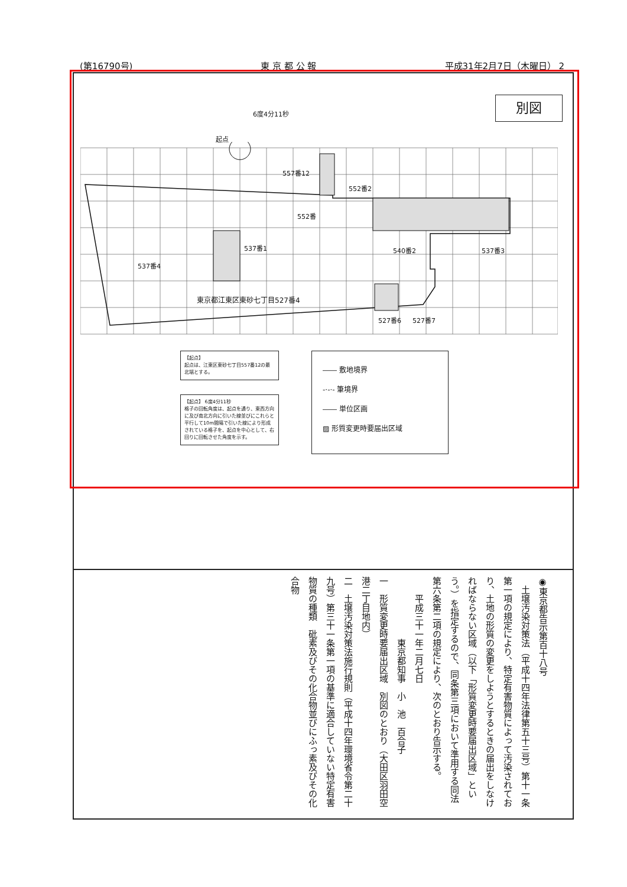(第16790号) 東 京 都 公 報 平成31年2月7日（木曜日） 2
別図
6度4分11秒
起点
557番12
552番2
552番
537番1 540番2 537番3
537番4
東京都江東区東砂七丁目527番4
527番6 527番7
【起点】
起点は、江東区東砂七丁目557番12の最北端とする。
【起点】 6度4分11秒
格子の回転角度は、起点を通り、東西方向に及び南北方向に引いた線並びにこれらと平行して10m間隔で引いた線により形成されている格子を、起点を中心として、右回りに回転させた角度を示す。
―― 敷地境界
-·-·- 筆境界
―― 単位区画
▨ 形質変更時要届出区域
◉東京都告示第百十八号
　土壌汚染対策法（平成十四年法律第五十三号）第十一条第一項の規定により、特定有害物質によって汚染されており、土地の形質の変更をしようとするときの届出をしなければならない区域（以下「形質変更時要届出区域」という。）を指定するので、同条第三項において準用する同法第六条第二項の規定により、次のとおり告示する。
　　平成三十一年二月七日
　　　　　　　東京都知事　小　池　百合子
一　形質変更時要届出区域　別図のとおり（大田区羽田空港二丁目地内）
二　土壌汚染対策法施行規則（平成十四年環境省令第二十九号）第三十一条第一項の基準に適合していない特定有害物質の種類　砒素及びその化合物並びにふっ素及びその化合物